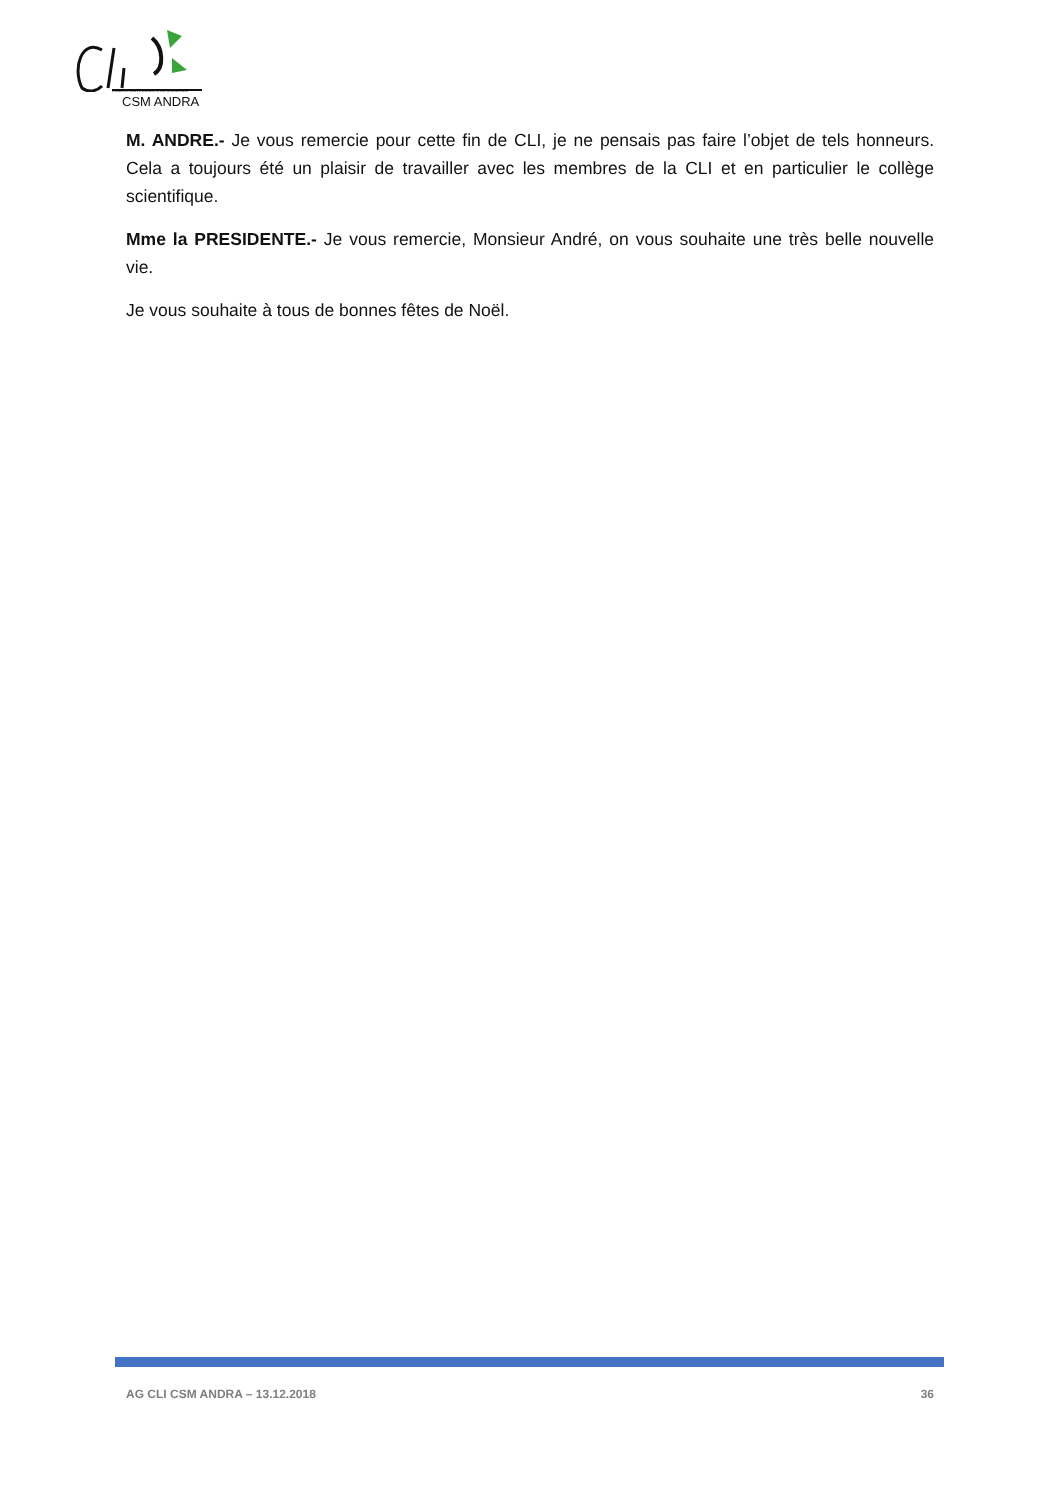COMMISSION LOCALE D'INFORMATION
CSM ANDRA
M. ANDRE.- Je vous remercie pour cette fin de CLI, je ne pensais pas faire l’objet de tels honneurs. Cela a toujours été un plaisir de travailler avec les membres de la CLI et en particulier le collège scientifique.
Mme la PRESIDENTE.- Je vous remercie, Monsieur André, on vous souhaite une très belle nouvelle vie.
Je vous souhaite à tous de bonnes fêtes de Noël.
AG CLI CSM ANDRA – 13.12.2018 36